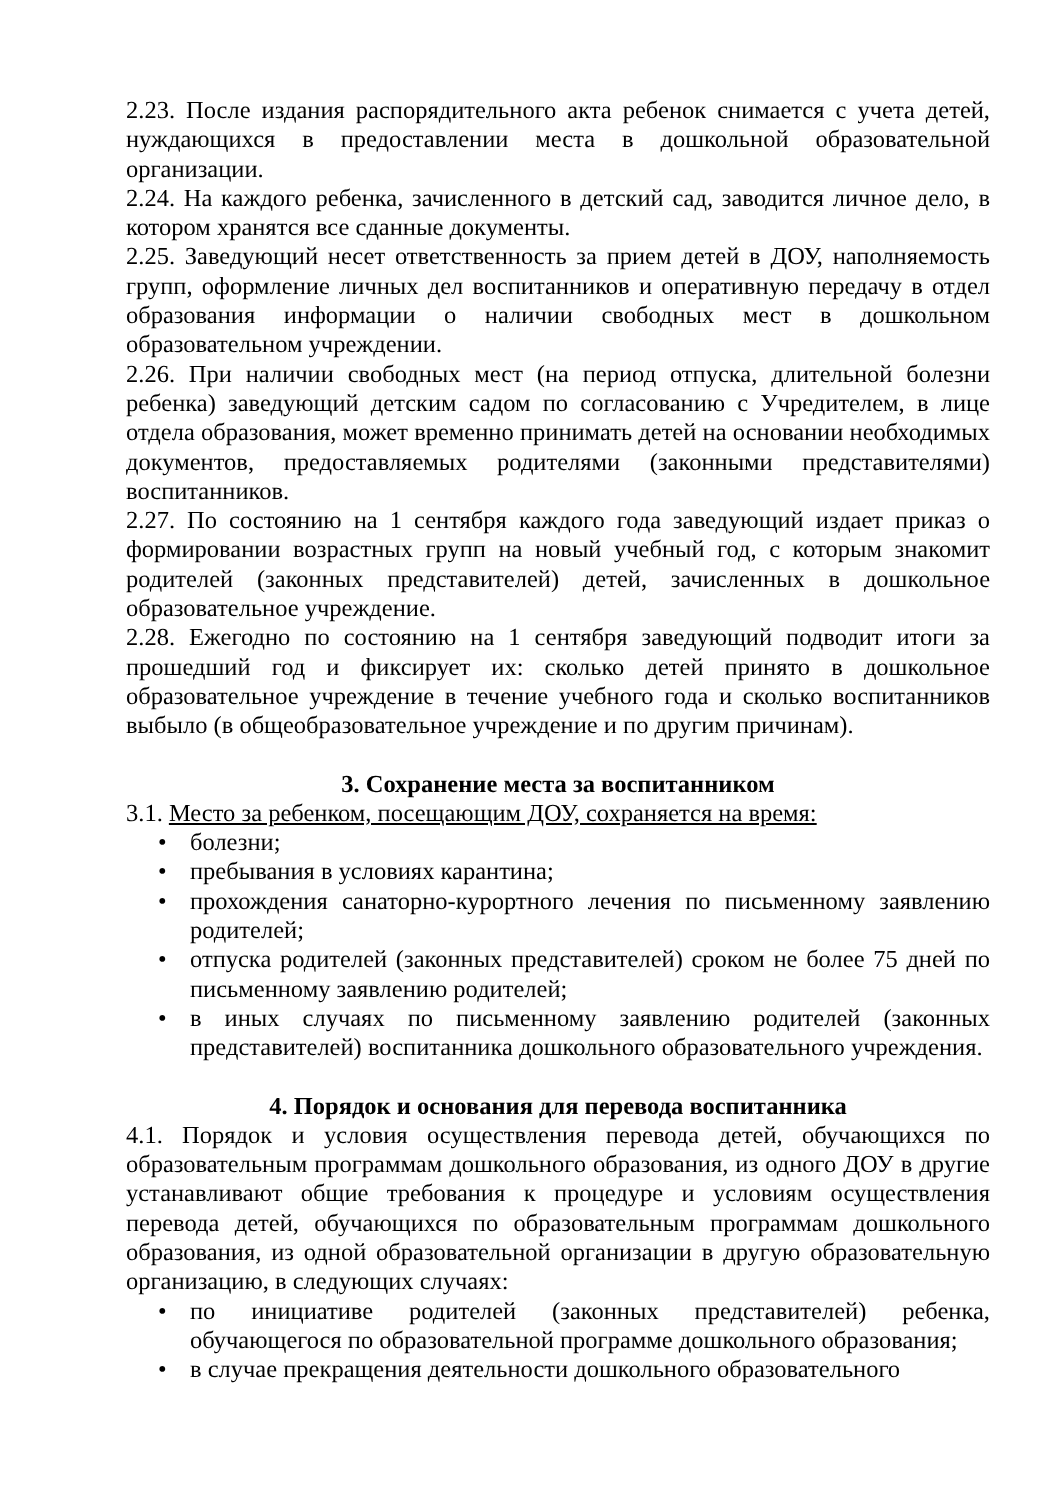2.23. После издания распорядительного акта ребенок снимается с учета детей, нуждающихся в предоставлении места в дошкольной образовательной организации.
2.24. На каждого ребенка, зачисленного в детский сад, заводится личное дело, в котором хранятся все сданные документы.
2.25. Заведующий несет ответственность за прием детей в ДОУ, наполняемость групп, оформление личных дел воспитанников и оперативную передачу в отдел образования информации о наличии свободных мест в дошкольном образовательном учреждении.
2.26. При наличии свободных мест (на период отпуска, длительной болезни ребенка) заведующий детским садом по согласованию с Учредителем, в лице отдела образования, может временно принимать детей на основании необходимых документов, предоставляемых родителями (законными представителями) воспитанников.
2.27. По состоянию на 1 сентября каждого года заведующий издает приказ о формировании возрастных групп на новый учебный год, с которым знакомит родителей (законных представителей) детей, зачисленных в дошкольное образовательное учреждение.
2.28. Ежегодно по состоянию на 1 сентября заведующий подводит итоги за прошедший год и фиксирует их: сколько детей принято в дошкольное образовательное учреждение в течение учебного года и сколько воспитанников выбыло (в общеобразовательное учреждение и по другим причинам).
3. Сохранение места за воспитанником
3.1. Место за ребенком, посещающим ДОУ, сохраняется на время:
• болезни;
• пребывания в условиях карантина;
• прохождения санаторно-курортного лечения по письменному заявлению родителей;
• отпуска родителей (законных представителей) сроком не более 75 дней по письменному заявлению родителей;
• в иных случаях по письменному заявлению родителей (законных представителей) воспитанника дошкольного образовательного учреждения.
4. Порядок и основания для перевода воспитанника
4.1. Порядок и условия осуществления перевода детей, обучающихся по образовательным программам дошкольного образования, из одного ДОУ в другие устанавливают общие требования к процедуре и условиям осуществления перевода детей, обучающихся по образовательным программам дошкольного образования, из одной образовательной организации в другую образовательную организацию, в следующих случаях:
• по инициативе родителей (законных представителей) ребенка, обучающегося по образовательной программе дошкольного образования;
• в случае прекращения деятельности дошкольного образовательного